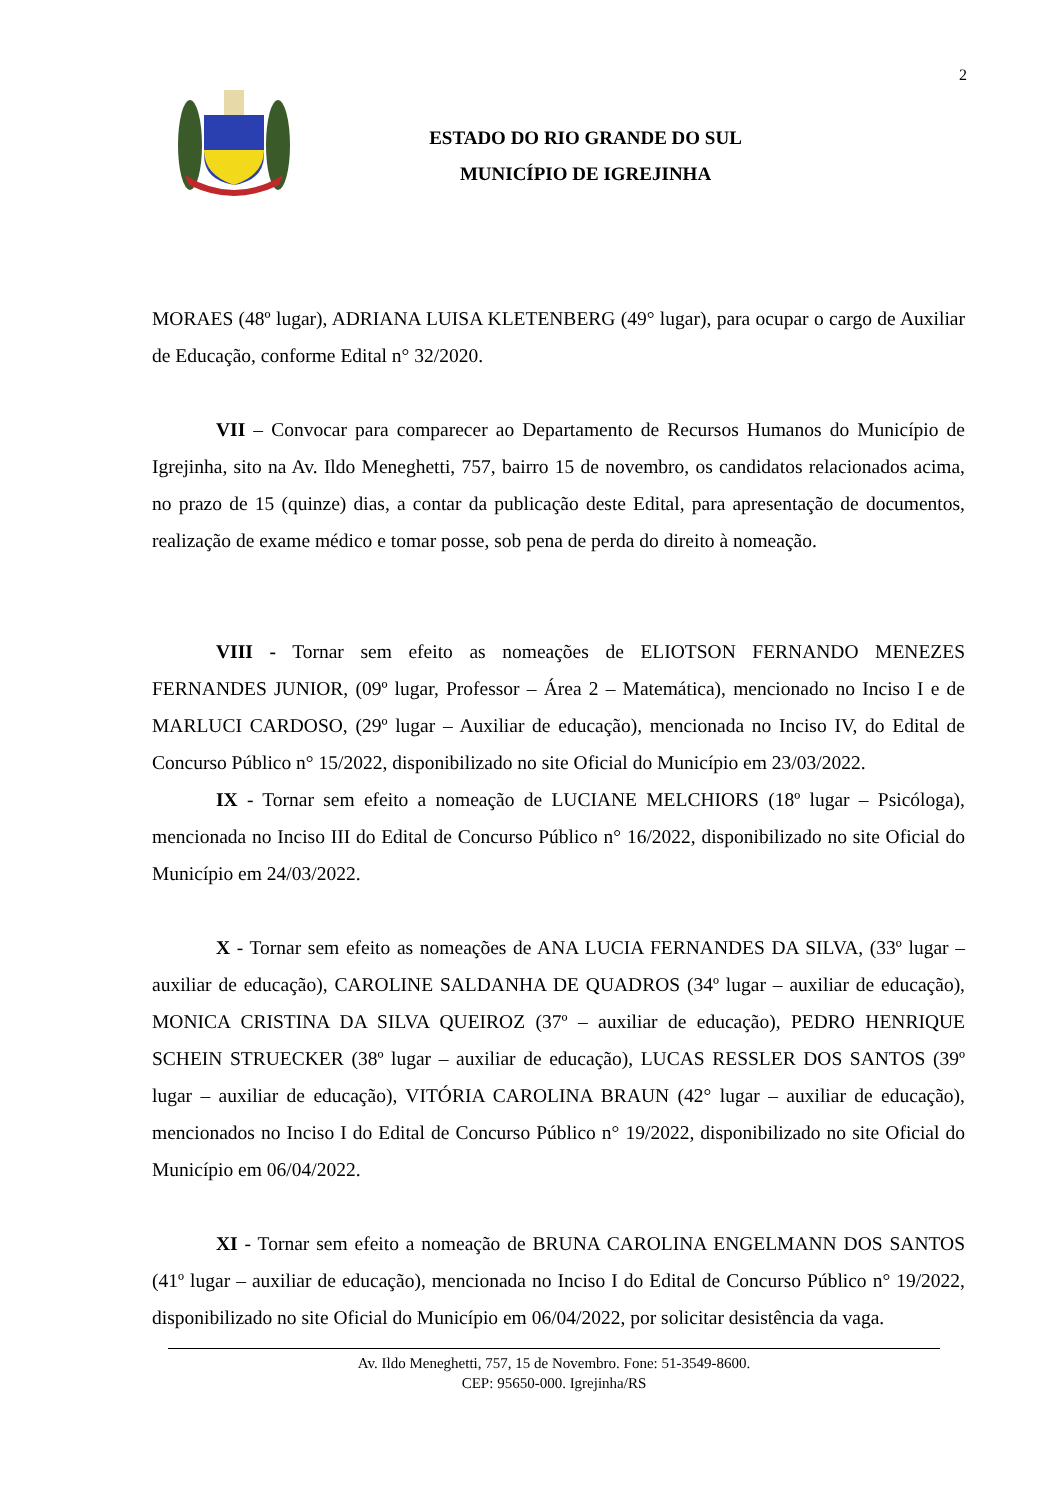2
ESTADO DO RIO GRANDE DO SUL
MUNICÍPIO DE IGREJINHA
MORAES (48º lugar), ADRIANA LUISA KLETENBERG (49° lugar), para ocupar o cargo de Auxiliar de Educação, conforme Edital n° 32/2020.
VII – Convocar para comparecer ao Departamento de Recursos Humanos do Município de Igrejinha, sito na Av. Ildo Meneghetti, 757, bairro 15 de novembro, os candidatos relacionados acima, no prazo de 15 (quinze) dias, a contar da publicação deste Edital, para apresentação de documentos, realização de exame médico e tomar posse, sob pena de perda do direito à nomeação.
VIII - Tornar sem efeito as nomeações de ELIOTSON FERNANDO MENEZES FERNANDES JUNIOR, (09º lugar, Professor – Área 2 – Matemática), mencionado no Inciso I e de MARLUCI CARDOSO, (29º lugar – Auxiliar de educação), mencionada no Inciso IV, do Edital de Concurso Público n° 15/2022, disponibilizado no site Oficial do Município em 23/03/2022.
IX - Tornar sem efeito a nomeação de LUCIANE MELCHIORS (18º lugar – Psicóloga), mencionada no Inciso III do Edital de Concurso Público n° 16/2022, disponibilizado no site Oficial do Município em 24/03/2022.
X - Tornar sem efeito as nomeações de ANA LUCIA FERNANDES DA SILVA, (33º lugar – auxiliar de educação), CAROLINE SALDANHA DE QUADROS (34º lugar – auxiliar de educação), MONICA CRISTINA DA SILVA QUEIROZ (37º – auxiliar de educação), PEDRO HENRIQUE SCHEIN STRUECKER (38º lugar – auxiliar de educação), LUCAS RESSLER DOS SANTOS (39º lugar – auxiliar de educação), VITÓRIA CAROLINA BRAUN (42° lugar – auxiliar de educação), mencionados no Inciso I do Edital de Concurso Público n° 19/2022, disponibilizado no site Oficial do Município em 06/04/2022.
XI - Tornar sem efeito a nomeação de BRUNA CAROLINA ENGELMANN DOS SANTOS (41º lugar – auxiliar de educação), mencionada no Inciso I do Edital de Concurso Público n° 19/2022, disponibilizado no site Oficial do Município em 06/04/2022, por solicitar desistência da vaga.
Av. Ildo Meneghetti, 757, 15 de Novembro. Fone: 51-3549-8600.
CEP: 95650-000. Igrejinha/RS